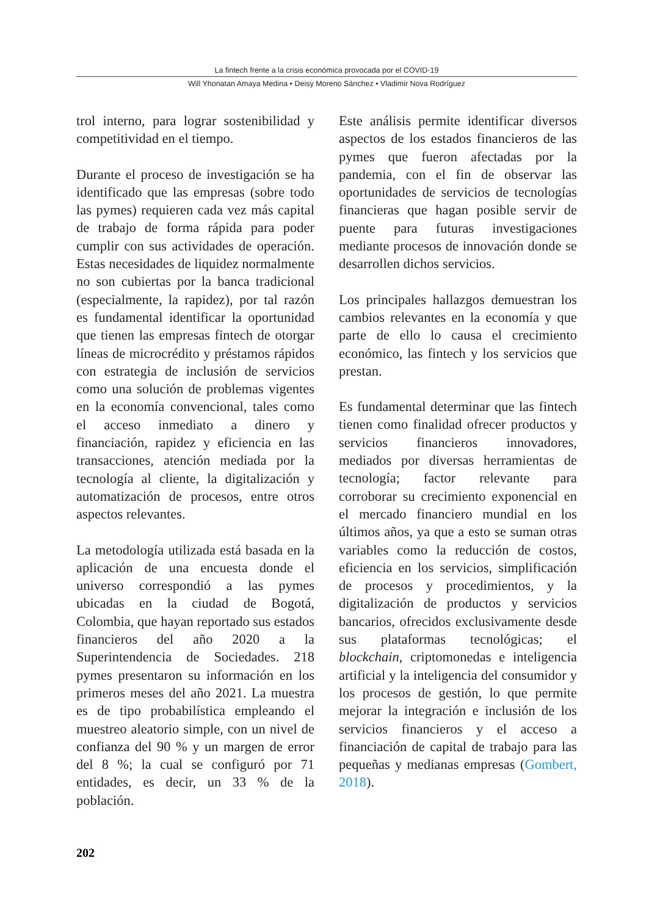La fintech frente a la crisis económica provocada por el COVID-19
Will Yhonatan Amaya Medina • Deisy Moreno Sánchez • Vladimir Nova Rodríguez
trol interno, para lograr sostenibilidad y competitividad en el tiempo.
Durante el proceso de investigación se ha identificado que las empresas (sobre todo las pymes) requieren cada vez más capital de trabajo de forma rápida para poder cumplir con sus actividades de operación. Estas necesidades de liquidez normalmente no son cubiertas por la banca tradicional (especialmente, la rapidez), por tal razón es fundamental identificar la oportunidad que tienen las empresas fintech de otorgar líneas de microcrédito y préstamos rápidos con estrategia de inclusión de servicios como una solución de problemas vigentes en la economía convencional, tales como el acceso inmediato a dinero y financiación, rapidez y eficiencia en las transacciones, atención mediada por la tecnología al cliente, la digitalización y automatización de procesos, entre otros aspectos relevantes.
La metodología utilizada está basada en la aplicación de una encuesta donde el universo correspondió a las pymes ubicadas en la ciudad de Bogotá, Colombia, que hayan reportado sus estados financieros del año 2020 a la Superintendencia de Sociedades. 218 pymes presentaron su información en los primeros meses del año 2021. La muestra es de tipo probabilística empleando el muestreo aleatorio simple, con un nivel de confianza del 90 % y un margen de error del 8 %; la cual se configuró por 71 entidades, es decir, un 33 % de la población.
Este análisis permite identificar diversos aspectos de los estados financieros de las pymes que fueron afectadas por la pandemia, con el fin de observar las oportunidades de servicios de tecnologías financieras que hagan posible servir de puente para futuras investigaciones mediante procesos de innovación donde se desarrollen dichos servicios.
Los principales hallazgos demuestran los cambios relevantes en la economía y que parte de ello lo causa el crecimiento económico, las fintech y los servicios que prestan.
Es fundamental determinar que las fintech tienen como finalidad ofrecer productos y servicios financieros innovadores, mediados por diversas herramientas de tecnología; factor relevante para corroborar su crecimiento exponencial en el mercado financiero mundial en los últimos años, ya que a esto se suman otras variables como la reducción de costos, eficiencia en los servicios, simplificación de procesos y procedimientos, y la digitalización de productos y servicios bancarios, ofrecidos exclusivamente desde sus plataformas tecnológicas; el blockchain, criptomonedas e inteligencia artificial y la inteligencia del consumidor y los procesos de gestión, lo que permite mejorar la integración e inclusión de los servicios financieros y el acceso a financiación de capital de trabajo para las pequeñas y medianas empresas (Gombert, 2018).
202